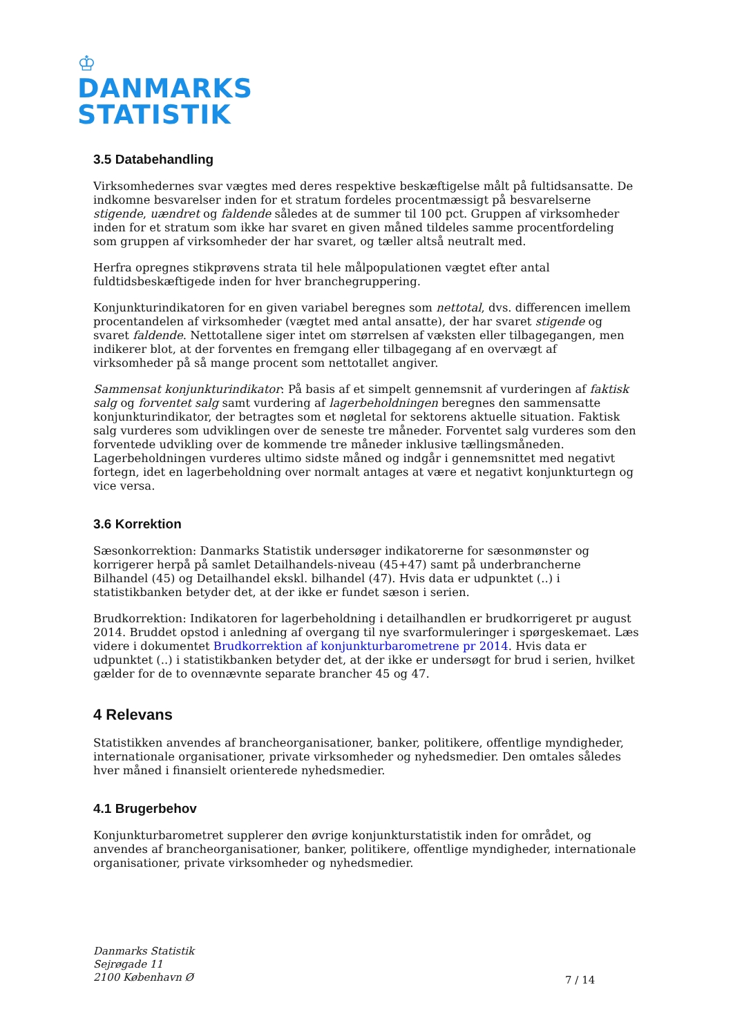♔
DANMARKS
STATISTIK
3.5 Databehandling
Virksomhedernes svar vægtes med deres respektive beskæftigelse målt på fultidsansatte. De indkomne besvarelser inden for et stratum fordeles procentmæssigt på besvarelserne stigende, uændret og faldende således at de summer til 100 pct. Gruppen af virksomheder inden for et stratum som ikke har svaret en given måned tildeles samme procentfordeling som gruppen af virksomheder der har svaret, og tæller altså neutralt med.
Herfra opregnes stikprøvens strata til hele målpopulationen vægtet efter antal fuldtidsbeskæftigede inden for hver branchegruppering.
Konjunkturindikatoren for en given variabel beregnes som nettotal, dvs. differencen imellem procentandelen af virksomheder (vægtet med antal ansatte), der har svaret stigende og svaret faldende. Nettotallene siger intet om størrelsen af væksten eller tilbagegangen, men indikerer blot, at der forventes en fremgang eller tilbagegang af en overvægt af virksomheder på så mange procent som nettotallet angiver.
Sammensat konjunkturindikator: På basis af et simpelt gennemsnit af vurderingen af faktisk salg og forventet salg samt vurdering af lagerbeholdningen beregnes den sammensatte konjunkturindikator, der betragtes som et nøgletal for sektorens aktuelle situation. Faktisk salg vurderes som udviklingen over de seneste tre måneder. Forventet salg vurderes som den forventede udvikling over de kommende tre måneder inklusive tællingsmåneden. Lagerbeholdningen vurderes ultimo sidste måned og indgår i gennemsnittet med negativt fortegn, idet en lagerbeholdning over normalt antages at være et negativt konjunkturtegn og vice versa.
3.6 Korrektion
Sæsonkorrektion: Danmarks Statistik undersøger indikatorerne for sæsonmønster og korrigerer herpå på samlet Detailhandels-niveau (45+47) samt på underbrancherne Bilhandel (45) og Detailhandel ekskl. bilhandel (47). Hvis data er udpunktet (..) i statistikbanken betyder det, at der ikke er fundet sæson i serien.
Brudkorrektion: Indikatoren for lagerbeholdning i detailhandlen er brudkorrigeret pr august 2014. Bruddet opstod i anledning af overgang til nye svarformuleringer i spørgeskemaet. Læs videre i dokumentet Brudkorrektion af konjunkturbarometrene pr 2014. Hvis data er udpunktet (..) i statistikbanken betyder det, at der ikke er undersøgt for brud i serien, hvilket gælder for de to ovennævnte separate brancher 45 og 47.
4 Relevans
Statistikken anvendes af brancheorganisationer, banker, politikere, offentlige myndigheder, internationale organisationer, private virksomheder og nyhedsmedier. Den omtales således hver måned i finansielt orienterede nyhedsmedier.
4.1 Brugerbehov
Konjunkturbarometret supplerer den øvrige konjunkturstatistik inden for området, og anvendes af brancheorganisationer, banker, politikere, offentlige myndigheder, internationale organisationer, private virksomheder og nyhedsmedier.
Danmarks Statistik
Sejrøgade 11
2100 København Ø
7 / 14